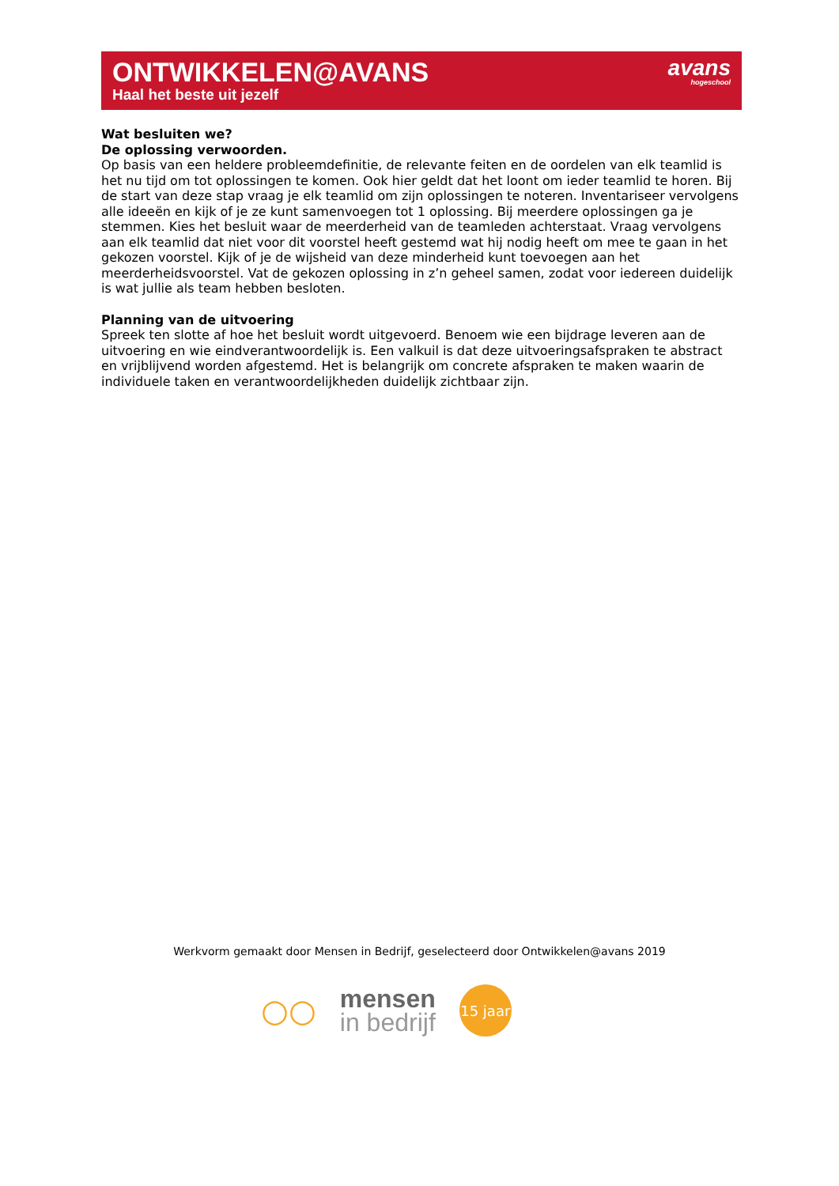ONTWIKKELEN@AVANS
Haal het beste uit jezelf
avans
hogeschool
Wat besluiten we?
De oplossing verwoorden.
Op basis van een heldere probleemdefinitie, de relevante feiten en de oordelen van elk teamlid is het nu tijd om tot oplossingen te komen. Ook hier geldt dat het loont om ieder teamlid te horen. Bij de start van deze stap vraag je elk teamlid om zijn oplossingen te noteren. Inventariseer vervolgens alle ideeën en kijk of je ze kunt samenvoegen tot 1 oplossing. Bij meerdere oplossingen ga je stemmen. Kies het besluit waar de meerderheid van de teamleden achterstaat. Vraag vervolgens aan elk teamlid dat niet voor dit voorstel heeft gestemd wat hij nodig heeft om mee te gaan in het gekozen voorstel. Kijk of je de wijsheid van deze minderheid kunt toevoegen aan het meerderheidsvoorstel. Vat de gekozen oplossing in z’n geheel samen, zodat voor iedereen duidelijk is wat jullie als team hebben besloten.
Planning van de uitvoering
Spreek ten slotte af hoe het besluit wordt uitgevoerd. Benoem wie een bijdrage leveren aan de uitvoering en wie eindverantwoordelijk is. Een valkuil is dat deze uitvoeringsafspraken te abstract en vrijblijvend worden afgestemd. Het is belangrijk om concrete afspraken te maken waarin de individuele taken en verantwoordelijkheden duidelijk zichtbaar zijn.
Werkvorm gemaakt door Mensen in Bedrijf, geselecteerd door Ontwikkelen@avans 2019
○○
mensen
in bedrijf
15 jaar